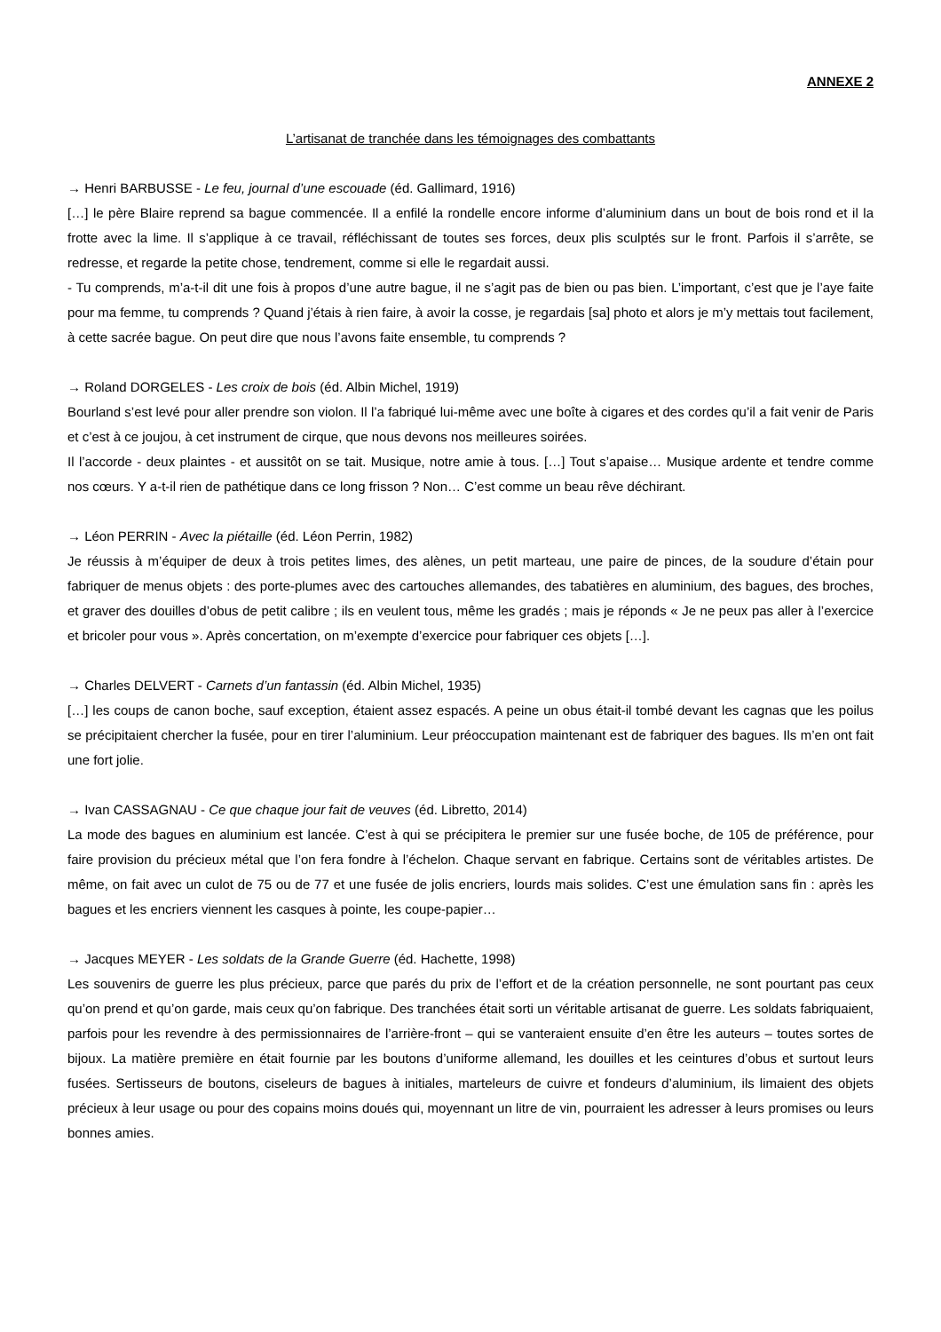ANNEXE 2
L’artisanat de tranchée dans les témoignages des combattants
→ Henri BARBUSSE - Le feu, journal d’une escouade (éd. Gallimard, 1916)
[…] le père Blaire reprend sa bague commencée. Il a enfilé la rondelle encore informe d’aluminium dans un bout de bois rond et il la frotte avec la lime. Il s’applique à ce travail, réfléchissant de toutes ses forces, deux plis sculptés sur le front. Parfois il s’arrête, se redresse, et regarde la petite chose, tendrement, comme si elle le regardait aussi.
- Tu comprends, m’a-t-il dit une fois à propos d’une autre bague, il ne s’agit pas de bien ou pas bien. L’important, c’est que je l’aye faite pour ma femme, tu comprends ? Quand j’étais à rien faire, à avoir la cosse, je regardais [sa] photo et alors je m’y mettais tout facilement, à cette sacrée bague. On peut dire que nous l’avons faite ensemble, tu comprends ?
→ Roland DORGELES - Les croix de bois (éd. Albin Michel, 1919)
Bourland s’est levé pour aller prendre son violon. Il l’a fabriqué lui-même avec une boîte à cigares et des cordes qu’il a fait venir de Paris et c’est à ce joujou, à cet instrument de cirque, que nous devons nos meilleures soirées.
Il l’accorde - deux plaintes - et aussitôt on se tait. Musique, notre amie à tous. […] Tout s’apaise… Musique ardente et tendre comme nos cœurs. Y a-t-il rien de pathétique dans ce long frisson ? Non… C’est comme un beau rêve déchirant.
→ Léon PERRIN - Avec la piétaille (éd. Léon Perrin, 1982)
Je réussis à m’équiper de deux à trois petites limes, des alènes, un petit marteau, une paire de pinces, de la soudure d’étain pour fabriquer de menus objets : des porte-plumes avec des cartouches allemandes, des tabatières en aluminium, des bagues, des broches, et graver des douilles d’obus de petit calibre ; ils en veulent tous, même les gradés ; mais je réponds « Je ne peux pas aller à l’exercice et bricoler pour vous ». Après concertation, on m’exempte d’exercice pour fabriquer ces objets […].
→ Charles DELVERT - Carnets d’un fantassin (éd. Albin Michel, 1935)
[…] les coups de canon boche, sauf exception, étaient assez espacés. A peine un obus était-il tombé devant les cagnas que les poilus se précipitaient chercher la fusée, pour en tirer l’aluminium. Leur préoccupation maintenant est de fabriquer des bagues. Ils m’en ont fait une fort jolie.
→ Ivan CASSAGNAU - Ce que chaque jour fait de veuves (éd. Libretto, 2014)
La mode des bagues en aluminium est lancée. C’est à qui se précipitera le premier sur une fusée boche, de 105 de préférence, pour faire provision du précieux métal que l’on fera fondre à l’échelon. Chaque servant en fabrique. Certains sont de véritables artistes. De même, on fait avec un culot de 75 ou de 77 et une fusée de jolis encriers, lourds mais solides. C’est une émulation sans fin : après les bagues et les encriers viennent les casques à pointe, les coupe-papier…
→ Jacques MEYER - Les soldats de la Grande Guerre (éd. Hachette, 1998)
Les souvenirs de guerre les plus précieux, parce que parés du prix de l’effort et de la création personnelle, ne sont pourtant pas ceux qu’on prend et qu’on garde, mais ceux qu’on fabrique. Des tranchées était sorti un véritable artisanat de guerre. Les soldats fabriquaient, parfois pour les revendre à des permissionnaires de l’arrière-front – qui se vanteraient ensuite d’en être les auteurs – toutes sortes de bijoux. La matière première en était fournie par les boutons d’uniforme allemand, les douilles et les ceintures d’obus et surtout leurs fusées. Sertisseurs de boutons, ciseleurs de bagues à initiales, marteleurs de cuivre et fondeurs d’aluminium, ils limaient des objets précieux à leur usage ou pour des copains moins doués qui, moyennant un litre de vin, pourraient les adresser à leurs promises ou leurs bonnes amies.